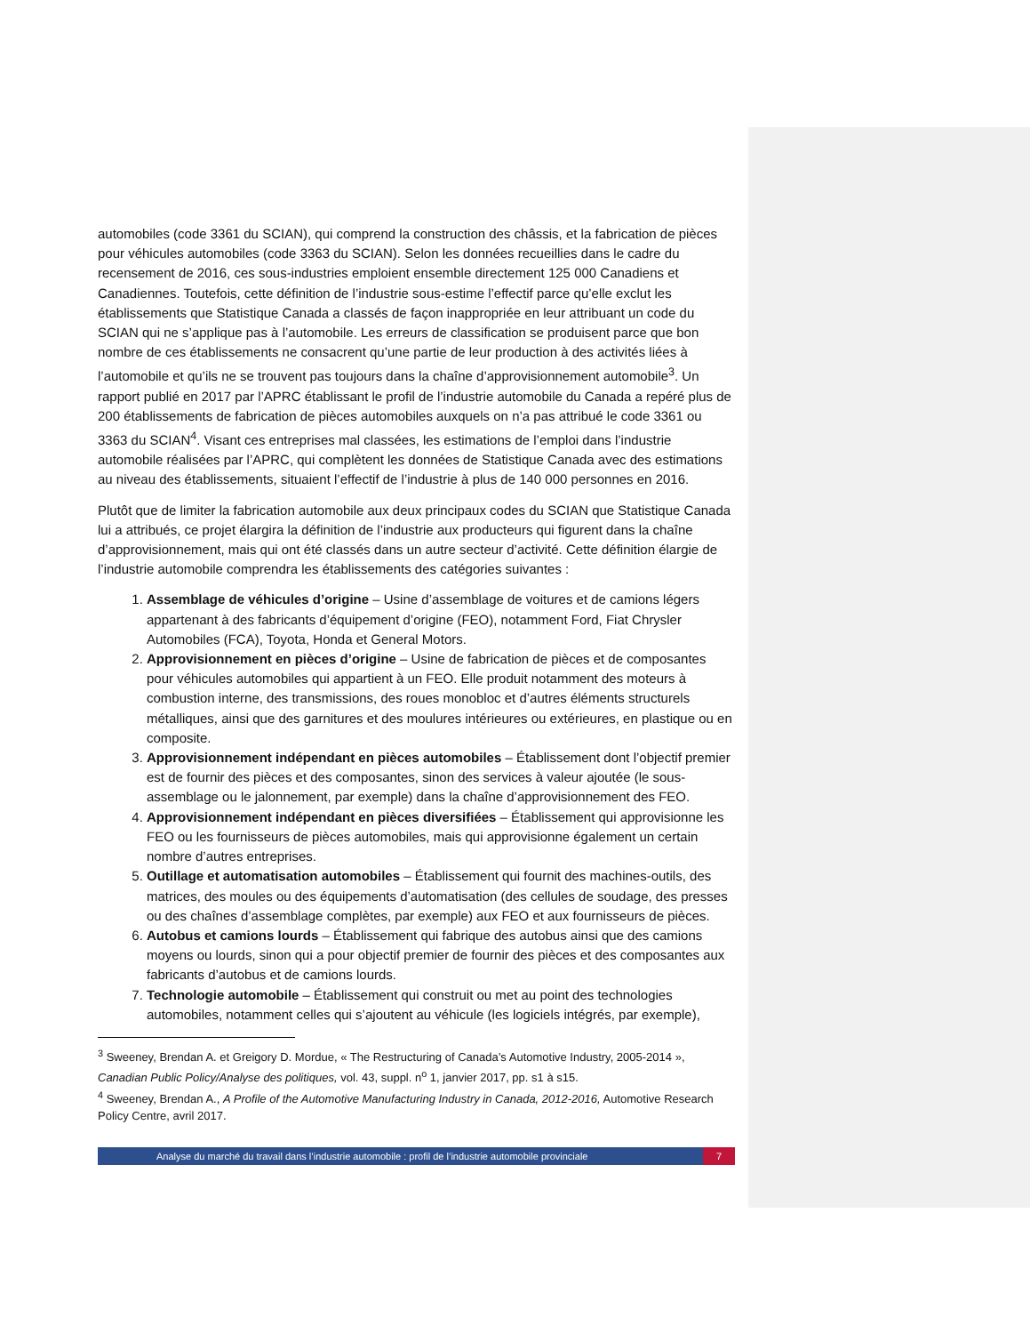automobiles (code 3361 du SCIAN), qui comprend la construction des châssis, et la fabrication de pièces pour véhicules automobiles (code 3363 du SCIAN). Selon les données recueillies dans le cadre du recensement de 2016, ces sous-industries emploient ensemble directement 125 000 Canadiens et Canadiennes. Toutefois, cette définition de l’industrie sous-estime l’effectif parce qu’elle exclut les établissements que Statistique Canada a classés de façon inappropriée en leur attribuant un code du SCIAN qui ne s’applique pas à l’automobile. Les erreurs de classification se produisent parce que bon nombre de ces établissements ne consacrent qu’une partie de leur production à des activités liées à l’automobile et qu’ils ne se trouvent pas toujours dans la chaîne d’approvisionnement automobile<sup>3</sup>. Un rapport publié en 2017 par l’APRC établissant le profil de l’industrie automobile du Canada a repéré plus de 200 établissements de fabrication de pièces automobiles auxquels on n’a pas attribué le code 3361 ou 3363 du SCIAN<sup>4</sup>. Visant ces entreprises mal classées, les estimations de l’emploi dans l’industrie automobile réalisées par l’APRC, qui complètent les données de Statistique Canada avec des estimations au niveau des établissements, situaient l’effectif de l’industrie à plus de 140 000 personnes en 2016.
Plutôt que de limiter la fabrication automobile aux deux principaux codes du SCIAN que Statistique Canada lui a attribués, ce projet élargira la définition de l’industrie aux producteurs qui figurent dans la chaîne d’approvisionnement, mais qui ont été classés dans un autre secteur d’activité. Cette définition élargie de l’industrie automobile comprendra les établissements des catégories suivantes :
1. Assemblage de véhicules d’origine – Usine d’assemblage de voitures et de camions légers appartenant à des fabricants d’équipement d’origine (FEO), notamment Ford, Fiat Chrysler Automobiles (FCA), Toyota, Honda et General Motors.
2. Approvisionnement en pièces d’origine – Usine de fabrication de pièces et de composantes pour véhicules automobiles qui appartient à un FEO. Elle produit notamment des moteurs à combustion interne, des transmissions, des roues monobloc et d’autres éléments structurels métalliques, ainsi que des garnitures et des moulures intérieures ou extérieures, en plastique ou en composite.
3. Approvisionnement indépendant en pièces automobiles – Établissement dont l’objectif premier est de fournir des pièces et des composantes, sinon des services à valeur ajoutée (le sous-assemblage ou le jalonnement, par exemple) dans la chaîne d’approvisionnement des FEO.
4. Approvisionnement indépendant en pièces diversifiées – Établissement qui approvisionne les FEO ou les fournisseurs de pièces automobiles, mais qui approvisionne également un certain nombre d’autres entreprises.
5. Outillage et automatisation automobiles – Établissement qui fournit des machines-outils, des matrices, des moules ou des équipements d’automatisation (des cellules de soudage, des presses ou des chaînes d’assemblage complètes, par exemple) aux FEO et aux fournisseurs de pièces.
6. Autobus et camions lourds – Établissement qui fabrique des autobus ainsi que des camions moyens ou lourds, sinon qui a pour objectif premier de fournir des pièces et des composantes aux fabricants d’autobus et de camions lourds.
7. Technologie automobile – Établissement qui construit ou met au point des technologies automobiles, notamment celles qui s’ajoutent au véhicule (les logiciels intégrés, par exemple),
<sup>3</sup> Sweeney, Brendan A. et Greigory D. Mordue, « The Restructuring of Canada’s Automotive Industry, 2005-2014 », Canadian Public Policy/Analyse des politiques, vol. 43, suppl. n<sup>o</sup> 1, janvier 2017, pp. s1 à s15.
<sup>4</sup> Sweeney, Brendan A., A Profile of the Automotive Manufacturing Industry in Canada, 2012-2016, Automotive Research Policy Centre, avril 2017.
Analyse du marché du travail dans l’industrie automobile : profil de l’industrie automobile provinciale
7